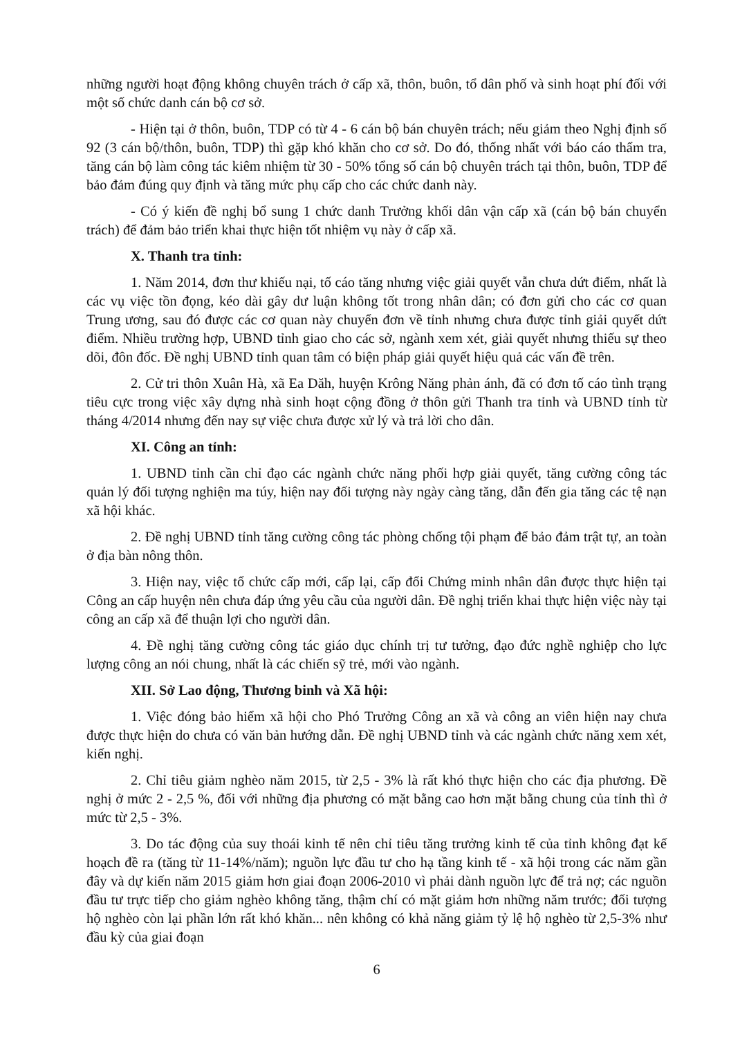những người hoạt động không chuyên trách ở cấp xã, thôn, buôn, tổ dân phố và sinh hoạt phí đối với một số chức danh cán bộ cơ sở.
- Hiện tại ở thôn, buôn, TDP có từ 4 - 6 cán bộ bán chuyên trách; nếu giảm theo Nghị định số 92 (3 cán bộ/thôn, buôn, TDP) thì gặp khó khăn cho cơ sở. Do đó, thống nhất với báo cáo thẩm tra, tăng cán bộ làm công tác kiêm nhiệm từ 30 - 50% tổng số cán bộ chuyên trách tại thôn, buôn, TDP để bảo đảm đúng quy định và tăng mức phụ cấp cho các chức danh này.
- Có ý kiến đề nghị bổ sung 1 chức danh Trưởng khối dân vận cấp xã (cán bộ bán chuyển trách) để đảm bảo triển khai thực hiện tốt nhiệm vụ này ở cấp xã.
X. Thanh tra tỉnh:
1. Năm 2014, đơn thư khiếu nại, tố cáo tăng nhưng việc giải quyết vẫn chưa dứt điểm, nhất là các vụ việc tồn đọng, kéo dài gây dư luận không tốt trong nhân dân; có đơn gửi cho các cơ quan Trung ương, sau đó được các cơ quan này chuyển đơn về tỉnh nhưng chưa được tỉnh giải quyết dứt điểm. Nhiều trường hợp, UBND tỉnh giao cho các sở, ngành xem xét, giải quyết nhưng thiếu sự theo dõi, đôn đốc. Đề nghị UBND tỉnh quan tâm có biện pháp giải quyết hiệu quả các vấn đề trên.
2. Cử tri thôn Xuân Hà, xã Ea Dăh, huyện Krông Năng phản ánh, đã có đơn tố cáo tình trạng tiêu cực trong việc xây dựng nhà sinh hoạt cộng đồng ở thôn gửi Thanh tra tỉnh và UBND tỉnh từ tháng 4/2014 nhưng đến nay sự việc chưa được xử lý và trả lời cho dân.
XI. Công an tỉnh:
1. UBND tỉnh cần chỉ đạo các ngành chức năng phối hợp giải quyết, tăng cường công tác quản lý đối tượng nghiện ma túy, hiện nay đối tượng này ngày càng tăng, dẫn đến gia tăng các tệ nạn xã hội khác.
2. Đề nghị UBND tỉnh tăng cường công tác phòng chống tội phạm để bảo đảm trật tự, an toàn ở địa bàn nông thôn.
3. Hiện nay, việc tổ chức cấp mới, cấp lại, cấp đổi Chứng minh nhân dân được thực hiện tại Công an cấp huyện nên chưa đáp ứng yêu cầu của người dân. Đề nghị triển khai thực hiện việc này tại công an cấp xã để thuận lợi cho người dân.
4. Đề nghị tăng cường công tác giáo dục chính trị tư tưởng, đạo đức nghề nghiệp cho lực lượng công an nói chung, nhất là các chiến sỹ trẻ, mới vào ngành.
XII. Sở Lao động, Thương binh và Xã hội:
1. Việc đóng bảo hiểm xã hội cho Phó Trưởng Công an xã và công an viên hiện nay chưa được thực hiện do chưa có văn bản hướng dẫn. Đề nghị UBND tỉnh và các ngành chức năng xem xét, kiến nghị.
2. Chỉ tiêu giảm nghèo năm 2015, từ 2,5 - 3% là rất khó thực hiện cho các địa phương. Đề nghị ở mức 2 - 2,5 %, đối với những địa phương có mặt bằng cao hơn mặt bằng chung của tỉnh thì ở mức từ 2,5 - 3%.
3. Do tác động của suy thoái kinh tế nên chỉ tiêu tăng trưởng kinh tế của tỉnh không đạt kế hoạch đề ra (tăng từ 11-14%/năm); nguồn lực đầu tư cho hạ tầng kinh tế - xã hội trong các năm gần đây và dự kiến năm 2015 giảm hơn giai đoạn 2006-2010 vì phải dành nguồn lực để trả nợ; các nguồn đầu tư trực tiếp cho giảm nghèo không tăng, thậm chí có mặt giảm hơn những năm trước; đối tượng hộ nghèo còn lại phần lớn rất khó khăn... nên không có khả năng giảm tỷ lệ hộ nghèo từ 2,5-3% như đầu kỳ của giai đoạn
6